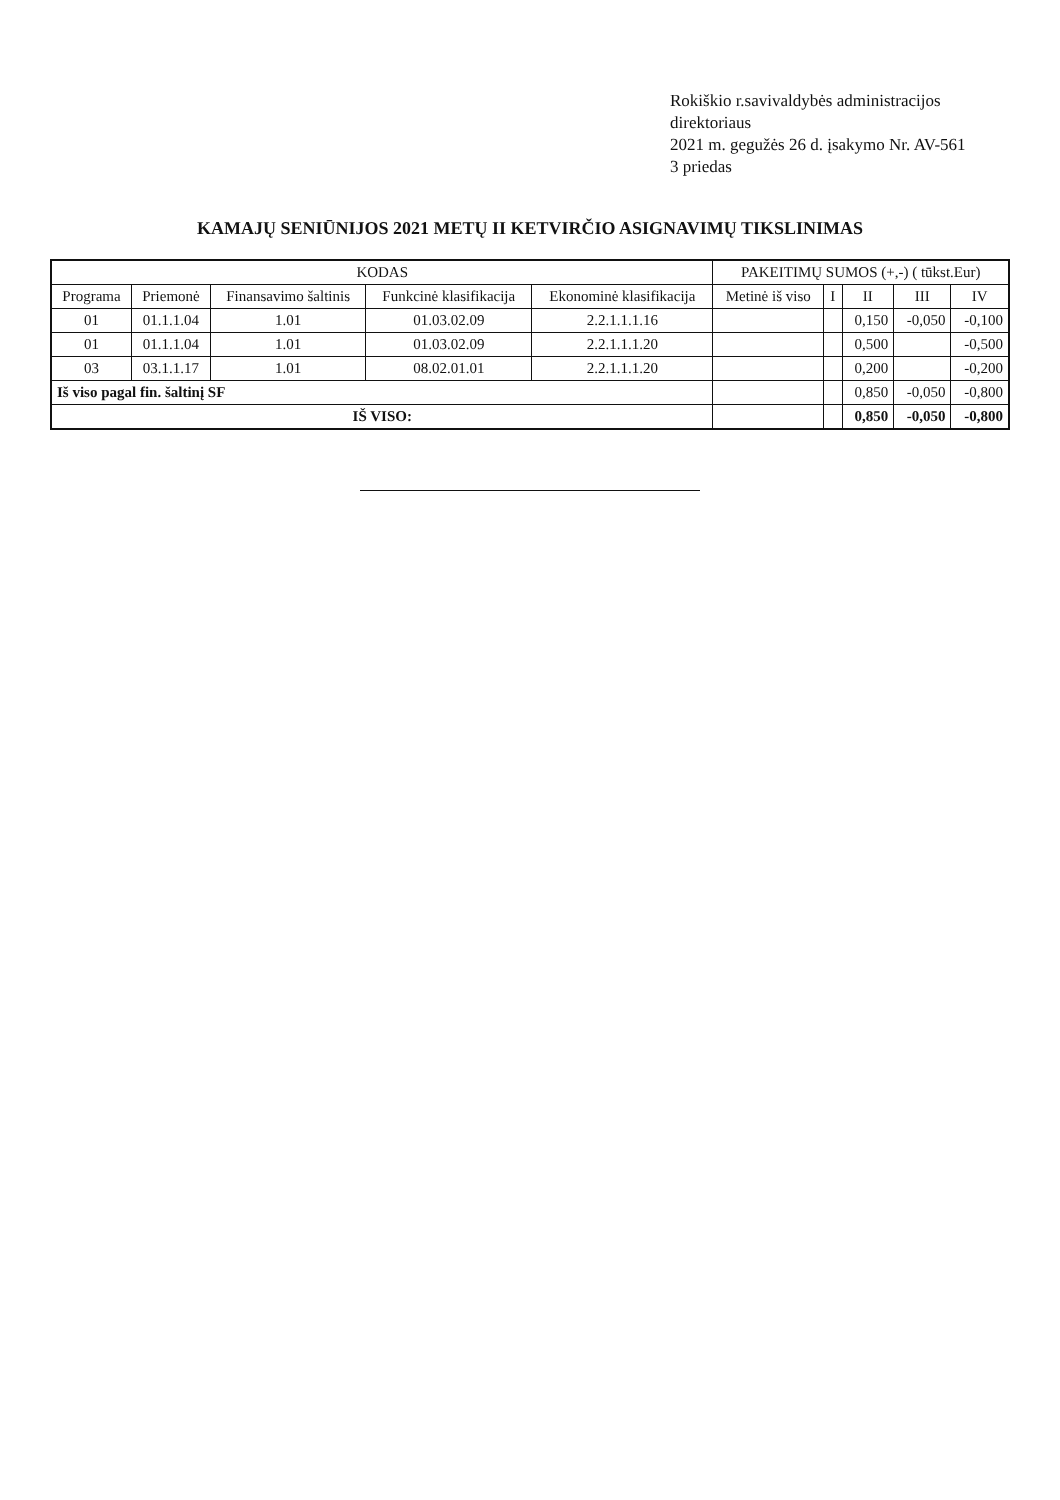Rokiškio r.savivaldybės administracijos direktoriaus
2021 m. gegužės 26 d. įsakymo Nr. AV-561
3 priedas
KAMAJŲ SENIŪNIJOS 2021 METŲ II KETVIRČIO ASIGNAVIMŲ TIKSLINIMAS
| KODAS | | | | | PAKEITIMŲ SUMOS (+,-) ( tūkst.Eur) | | | | |
| --- | --- | --- | --- | --- | --- | --- | --- | --- | --- |
| Programa | Priemonė | Finansavimo šaltinis | Funkcinė klasifikacija | Ekonominė klasifikacija | Metinė iš viso | I | II | III | IV |
| 01 | 01.1.1.04 | 1.01 | 01.03.02.09 | 2.2.1.1.1.16 | | | 0,150 | -0,050 | -0,100 |
| 01 | 01.1.1.04 | 1.01 | 01.03.02.09 | 2.2.1.1.1.20 | | | 0,500 | | -0,500 |
| 03 | 03.1.1.17 | 1.01 | 08.02.01.01 | 2.2.1.1.1.20 | | | 0,200 | | -0,200 |
| Iš viso pagal fin. šaltinį SF | | | | | | | 0,850 | -0,050 | -0,800 |
| IŠ VISO: | | | | | | | 0,850 | -0,050 | -0,800 |